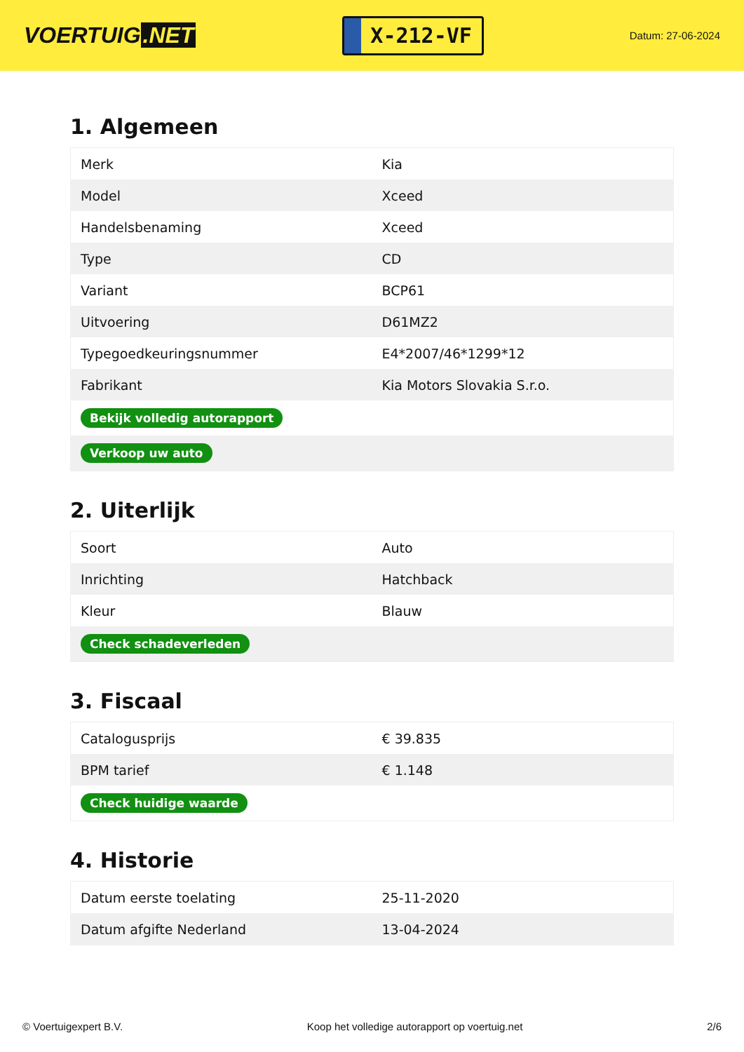VOERTUIG.NET
X-212-VF
Datum: 27-06-2024
1. Algemeen
| Merk | Kia |
| Model | Xceed |
| Handelsbenaming | Xceed |
| Type | CD |
| Variant | BCP61 |
| Uitvoering | D61MZ2 |
| Typegoedkeuringsnummer | E4*2007/46*1299*12 |
| Fabrikant | Kia Motors Slovakia S.r.o. |
| Bekijk volledig autorapport | |
| Verkoop uw auto | |
2. Uiterlijk
| Soort | Auto |
| Inrichting | Hatchback |
| Kleur | Blauw |
| Check schadeverleden | |
3. Fiscaal
| Catalogusprijs | € 39.835 |
| BPM tarief | € 1.148 |
| Check huidige waarde | |
4. Historie
| Datum eerste toelating | 25-11-2020 |
| Datum afgifte Nederland | 13-04-2024 |
© Voertuigexpert B.V. Koop het volledige autorapport op voertuig.net 2/6